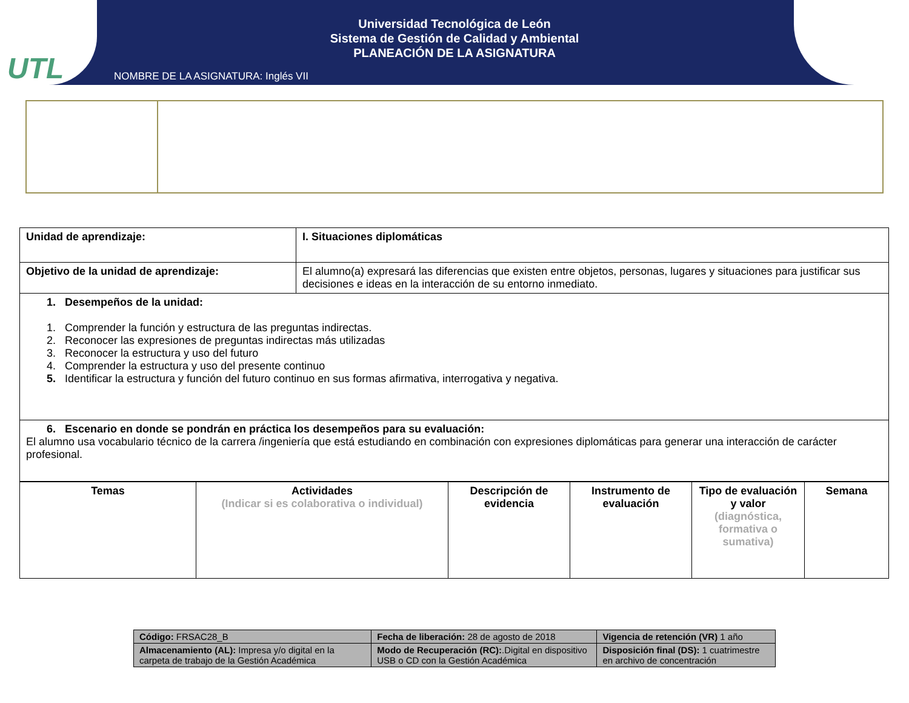UTL
Universidad Tecnológica de León
Sistema de Gestión de Calidad y Ambiental
PLANEACIÓN DE LA ASIGNATURA
NOMBRE DE LA ASIGNATURA: Inglés VII
| Unidad de aprendizaje: | I. Situaciones diplomáticas |
| Objetivo de la unidad de aprendizaje: | El alumno(a) expresará las diferencias que existen entre objetos, personas, lugares y situaciones para justificar sus decisiones e ideas en la interacción de su entorno inmediato. |
| 1. Desempeños de la unidad: 1. Comprender la función y estructura de las preguntas indirectas. 2. Reconocer las expresiones de preguntas indirectas más utilizadas 3. Reconocer la estructura y uso del futuro 4. Comprender la estructura y uso del presente continuo 5. Identificar la estructura y función del futuro continuo en sus formas afirmativa, interrogativa y negativa. | |
| 6. Escenario en donde se pondrán en práctica los desempeños para su evaluación: El alumno usa vocabulario técnico de la carrera /ingeniería que está estudiando en combinación con expresiones diplomáticas para generar una interacción de carácter profesional. | |
| Temas | Actividades (Indicar si es colaborativa o individual) | Descripción de evidencia | Instrumento de evaluación | Tipo de evaluación y valor (diagnóstica, formativa o sumativa) | Semana |
| Código: FRSAC28_B | Fecha de liberación: 28 de agosto de 2018 | Vigencia de retención (VR) 1 año |
| Almacenamiento (AL): Impresa y/o digital en la carpeta de trabajo de la Gestión Académica | Modo de Recuperación (RC): .Digital en dispositivo USB o CD con la Gestión Académica | Disposición final (DS): 1 cuatrimestre en archivo de concentración |